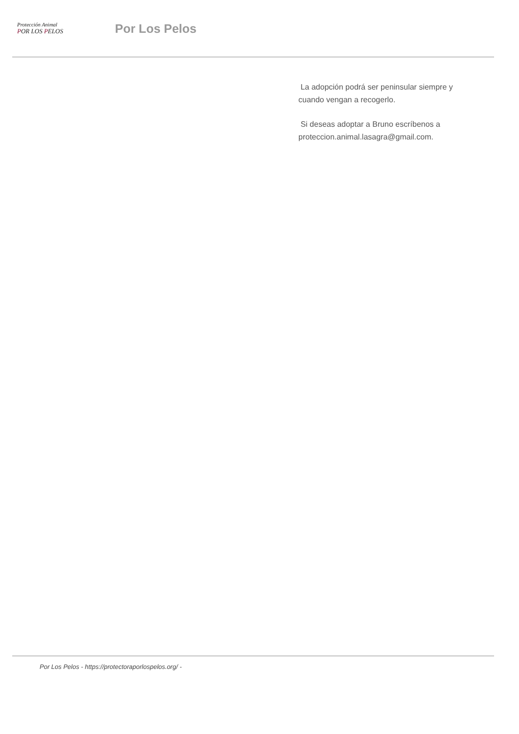Protección Animal
POR LOS PELOS
Por Los Pelos
La adopción podrá ser peninsular siempre y cuando vengan a recogerlo.
Si deseas adoptar a Bruno escríbenos a proteccion.animal.lasagra@gmail.com.
Por Los Pelos - https://protectoraporlospelos.org/ -